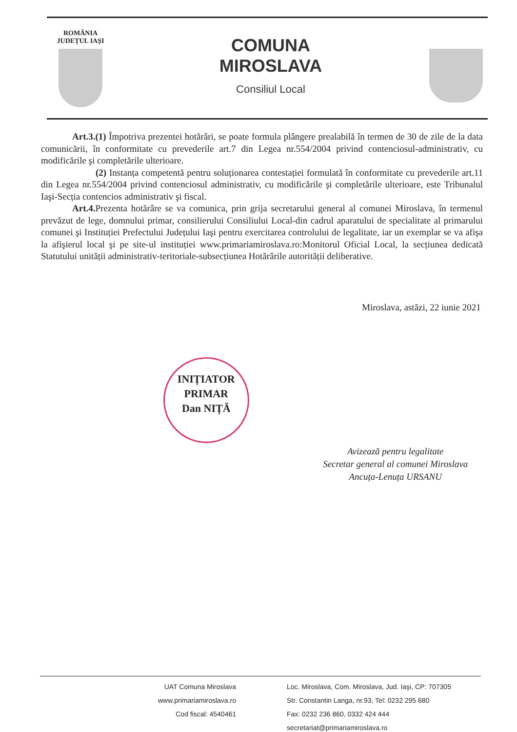ROMÂNIA
JUDEȚUL IAȘI
COMUNA
MIROSLAVA
Consiliul Local
Art.3.(1) Împotriva prezentei hotărâri, se poate formula plângere prealabilă în termen de 30 de zile de la data comunicării, în conformitate cu prevederile art.7 din Legea nr.554/2004 privind contenciosul-administrativ, cu modificările şi completările ulterioare.
(2) Instanța competentă pentru soluționarea contestației formulată în conformitate cu prevederile art.11 din Legea nr.554/2004 privind contenciosul administrativ, cu modificările şi completările ulterioare, este Tribunalul Iaşi-Secția contencios administrativ şi fiscal.
Art.4. Prezenta hotărâre se va comunica, prin grija secretarului general al comunei Miroslava, în termenul prevăzut de lege, domnului primar, consilierului Consiliului Local-din cadrul aparatului de specialitate al primarului comunei şi Instituției Prefectului Județului Iaşi pentru exercitarea controlului de legalitate, iar un exemplar se va afişa la afişierul local şi pe site-ul instituției www.primariamiroslava.ro:Monitorul Oficial Local, la secțiunea dedicată Statutului unității administrativ-teritoriale-subsecțiunea Hotărârile autorității deliberative.
Miroslava, astăzi, 22 iunie 2021
INIȚIATOR
PRIMAR
Dan NIȚĂ
Avizează pentru legalitate
Secretar general al comunei Miroslava
Ancuța-Lenuța URSANU
UAT Comuna Miroslava
www.primariamiroslava.ro
Cod fiscal: 4540461
Loc. Miroslava, Com. Miroslava, Jud. Iaşi, CP: 707305
Str. Constantin Langa, nr.93, Tel: 0232 295 680
Fax: 0232 236 860, 0332 424 444
secretariat@primariamiroslava.ro